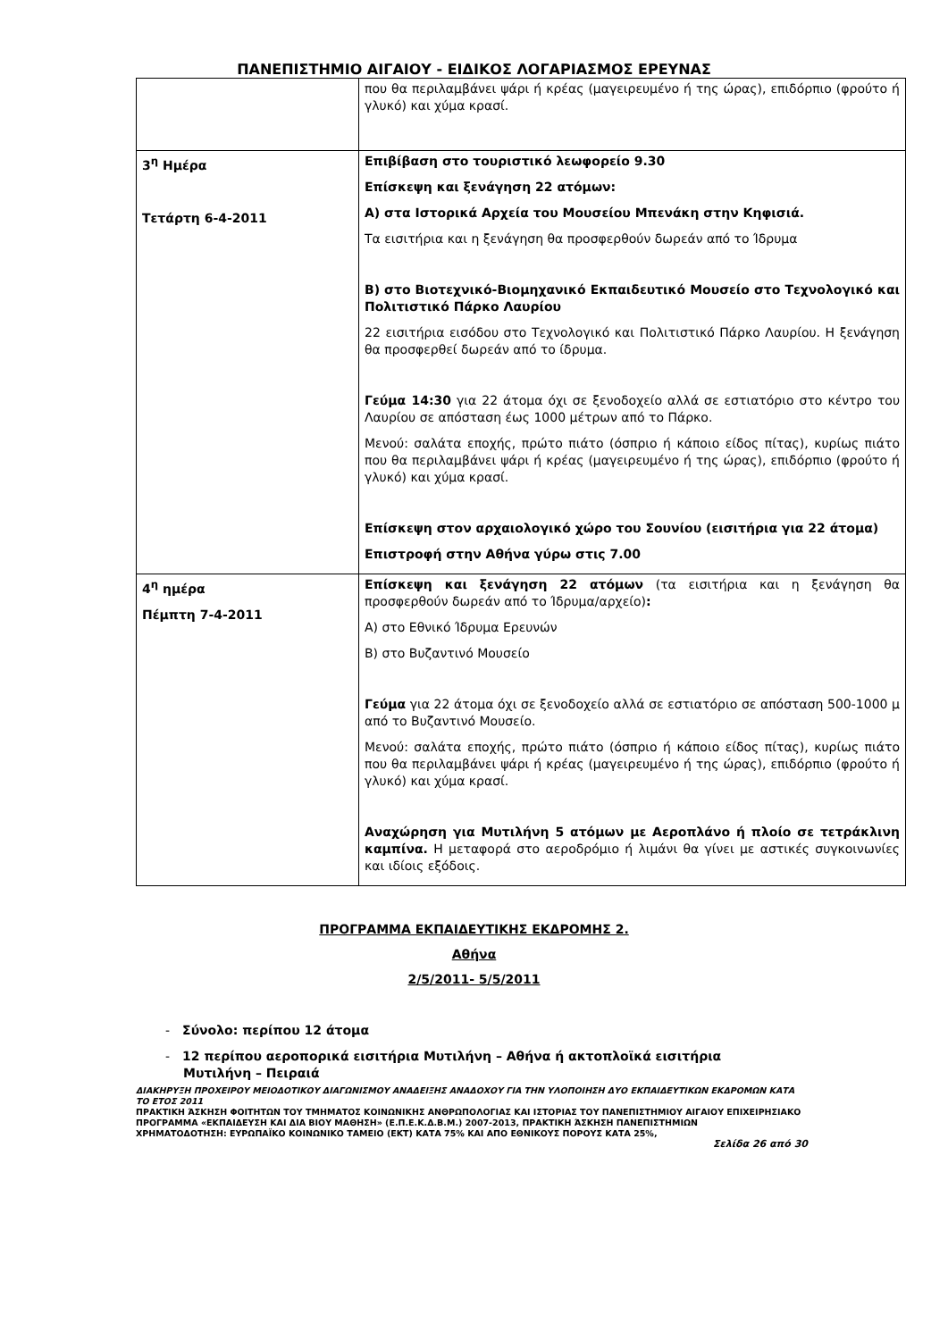ΠΑΝΕΠΙΣΤΗΜΙΟ ΑΙΓΑΙΟΥ - ΕΙΔΙΚΟΣ ΛΟΓΑΡΙΑΣΜΟΣ ΕΡΕΥΝΑΣ
| | που θα περιλαμβάνει ψάρι ή κρέας (μαγειρευμένο ή της ώρας), επιδόρπιο (φρούτο ή γλυκό) και χύμα κρασί. |
| 3<sup>η</sup> Ημέρα Τετάρτη 6-4-2011 | Επιβίβαση στο τουριστικό λεωφορείο 9.30 Επίσκεψη και ξενάγηση 22 ατόμων: Α) στα Ιστορικά Αρχεία του Μουσείου Μπενάκη στην Κηφισιά. Τα εισιτήρια και η ξενάγηση θα προσφερθούν δωρεάν από το Ίδρυμα Β) στο Βιοτεχνικό-Βιομηχανικό Εκπαιδευτικό Μουσείο στο Τεχνολογικό και Πολιτιστικό Πάρκο Λαυρίου 22 εισιτήρια εισόδου στο Τεχνολογικό και Πολιτιστικό Πάρκο Λαυρίου. Η ξενάγηση θα προσφερθεί δωρεάν από το ίδρυμα. Γεύμα 14:30 για 22 άτομα όχι σε ξενοδοχείο αλλά σε εστιατόριο στο κέντρο του Λαυρίου σε απόσταση έως 1000 μέτρων από το Πάρκο. Μενού: σαλάτα εποχής, πρώτο πιάτο (όσπριο ή κάποιο είδος πίτας), κυρίως πιάτο που θα περιλαμβάνει ψάρι ή κρέας (μαγειρευμένο ή της ώρας), επιδόρπιο (φρούτο ή γλυκό) και χύμα κρασί. Επίσκεψη στον αρχαιολογικό χώρο του Σουνίου (εισιτήρια για 22 άτομα) Επιστροφή στην Αθήνα γύρω στις 7.00 |
| 4<sup>η</sup> ημέρα Πέμπτη 7-4-2011 | Επίσκεψη και ξενάγηση 22 ατόμων (τα εισιτήρια και η ξενάγηση θα προσφερθούν δωρεάν από το Ίδρυμα/αρχείο) : Α) στο Εθνικό Ίδρυμα Ερευνών Β) στο Βυζαντινό Μουσείο Γεύμα για 22 άτομα όχι σε ξενοδοχείο αλλά σε εστιατόριο σε απόσταση 500-1000 μ από το Βυζαντινό Μουσείο. Μενού: σαλάτα εποχής, πρώτο πιάτο (όσπριο ή κάποιο είδος πίτας), κυρίως πιάτο που θα περιλαμβάνει ψάρι ή κρέας (μαγειρευμένο ή της ώρας), επιδόρπιο (φρούτο ή γλυκό) και χύμα κρασί. Αναχώρηση για Μυτιλήνη 5 ατόμων με Αεροπλάνο ή πλοίο σε τετράκλινη καμπίνα. Η μεταφορά στο αεροδρόμιο ή λιμάνι θα γίνει με αστικές συγκοινωνίες και ιδίοις εξόδοις. |
ΠΡΟΓΡΑΜΜΑ ΕΚΠΑΙΔΕΥΤΙΚΗΣ ΕΚΔΡΟΜΗΣ 2.
Αθήνα
2/5/2011- 5/5/2011
- Σύνολο: περίπου 12 άτομα
- 12 περίπου αεροπορικά εισιτήρια Μυτιλήνη – Αθήνα ή ακτοπλοϊκά εισιτήρια
Μυτιλήνη – Πειραιά
ΔΙΑΚΗΡΥΞΗ ΠΡΟΧΕΙΡΟΥ ΜΕΙΟΔΟΤΙΚΟΥ ΔΙΑΓΩΝΙΣΜΟΥ ΑΝΑΔΕΙΞΗΣ ΑΝΑΔΟΧΟΥ ΓΙΑ ΤΗΝ ΥΛΟΠΟΙΗΣΗ ΔΥΟ ΕΚΠΑΙΔΕΥΤΙΚΩΝ ΕΚΔΡΟΜΩΝ ΚΑΤΑ ΤΟ ΕΤΟΣ 2011
ΠΡΑΚΤΙΚΗ ΆΣΚΗΣΗ ΦΟΙΤΗΤΩΝ ΤΟΥ ΤΜΗΜΑΤΟΣ ΚΟΙΝΩΝΙΚΗΣ ΑΝΘΡΩΠΟΛΟΓΙΑΣ ΚΑΙ ΙΣΤΟΡΙΑΣ ΤΟΥ ΠΑΝΕΠΙΣΤΗΜΙΟΥ ΑΙΓΑΙΟΥ ΕΠΙΧΕΙΡΗΣΙΑΚΟ ΠΡΟΓΡΑΜΜΑ «ΕΚΠΑΙΔΕΥΣΗ ΚΑΙ ΔΙΑ ΒΙΟΥ ΜΑΘΗΣΗ» (Ε.Π.Ε.Κ.Δ.Β.Μ.) 2007-2013, ΠΡΑΚΤΙΚΗ ΆΣΚΗΣΗ ΠΑΝΕΠΙΣΤΗΜΙΩΝ
ΧΡΗΜΑΤΟΔΟΤΗΣΗ: ΕΥΡΩΠΑΪΚΟ ΚΟΙΝΩΝΙΚΟ ΤΑΜΕΙΟ (ΕΚΤ) ΚΑΤΑ 75% ΚΑΙ ΑΠΟ ΕΘΝΙΚΟΥΣ ΠΟΡΟΥΣ ΚΑΤΑ 25%,
Σελίδα 26 από 30